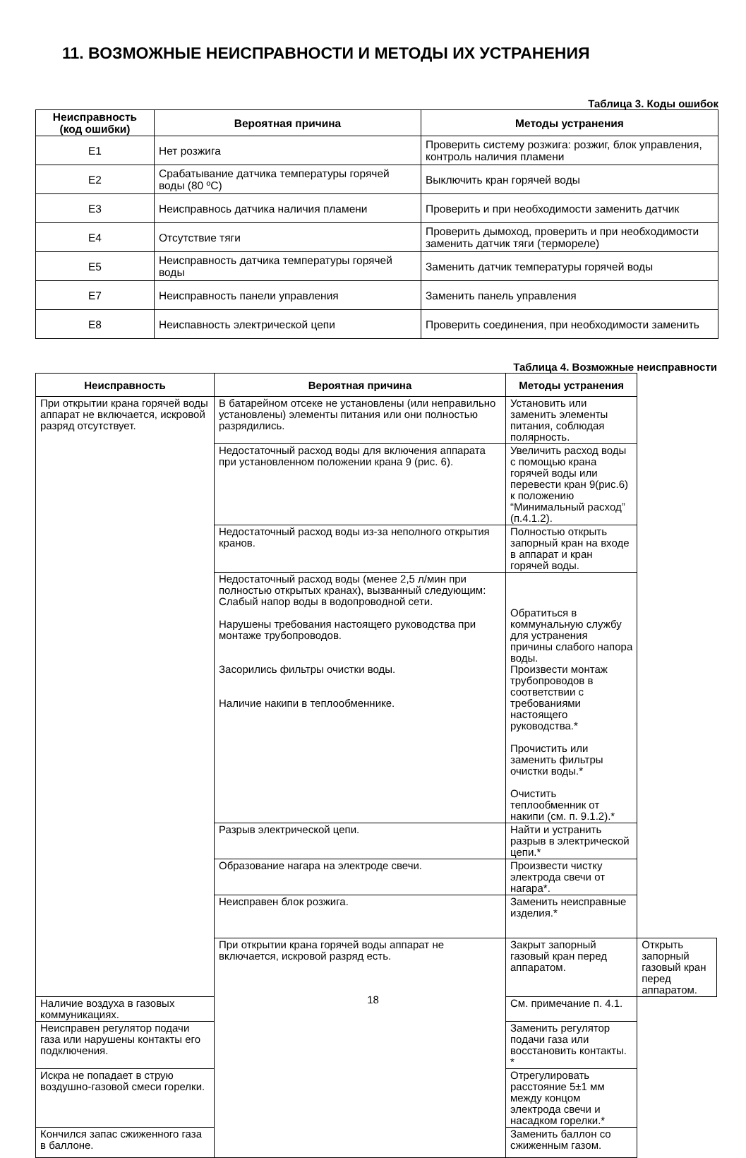11. ВОЗМОЖНЫЕ НЕИСПРАВНОСТИ И МЕТОДЫ ИХ УСТРАНЕНИЯ
Таблица 3. Коды ошибок
| Неисправность (код ошибки) | Вероятная причина | Методы устранения |
| --- | --- | --- |
| E1 | Нет розжига | Проверить систему розжига: розжиг, блок управления, контроль наличия пламени |
| E2 | Срабатывание датчика температуры горячей воды (80 ºС) | Выключить кран горячей воды |
| E3 | Неисправнось датчика наличия пламени | Проверить и при необходимости заменить датчик |
| E4 | Отсутствие тяги | Проверить дымоход, проверить и при необходимости заменить датчик тяги (термореле) |
| E5 | Неисправность датчика температуры горячей воды | Заменить датчик температуры горячей воды |
| E7 | Неисправность панели управления | Заменить панель управления |
| E8 | Неиспавность электрической цепи | Проверить соединения, при необходимости заменить |
Таблица 4. Возможные неисправности
| Неисправность | Вероятная причина | Методы устранения | |
| --- | --- | --- | --- |
| При открытии крана горячей воды аппарат не включается, искровой разряд отсутствует. | В батарейном отсеке не установлены (или неправильно установлены) элементы питания или они полностью разрядились. | Установить или заменить элементы питания, соблюдая полярность. | |
| | Недостаточный расход воды для включения аппарата при установленном положении крана 9 (рис. 6). | Увеличить расход воды с помощью крана горячей воды или перевести кран 9(рис.6) к положению “Минимальный расход” (п.4.1.2). | |
| | Недостаточный расход воды из-за неполного открытия кранов. | Полностью открыть запорный кран на входе в аппарат и кран горячей воды. | |
| | Недостаточный расход воды (менее 2,5 л/мин при полностью открытых кранах), вызванный следующим: Слабый напор воды в водопроводной сети. Нарушены требования настоящего руководства при монтаже трубопроводов. Засорились фильтры очистки воды. Наличие накипи в теплообменнике. | Обратиться в коммунальную службу для устранения причины слабого напора воды. Произвести монтаж трубопроводов в соответствии с требованиями настоящего руководства.* Прочистить или заменить фильтры очистки воды.* Очистить теплообменник от накипи (см. п. 9.1.2).* | |
| | Разрыв электрической цепи. | Найти и устранить разрыв в электрической цепи.* | |
| | Образование нагара на электроде свечи. | Произвести чистку электрода свечи от нагара*. | |
| | Неисправен блок розжига. | Заменить неисправные изделия.* | |
| | При открытии крана горячей воды аппарат не включается, искровой разряд есть. | Закрыт запорный газовый кран перед аппаратом. | Открыть запорный газовый кран перед аппаратом. |
| Наличие воздуха в газовых коммуникациях. | | См. примечание п. 4.1. | |
| Неисправен регулятор подачи газа или нарушены контакты его подключения. | | Заменить регулятор подачи газа или восстановить контакты. * | |
| Искра не попадает в струю воздушно-газовой смеси горелки. | | Отрегулировать расстояние 5±1 мм между концом электрода свечи и насадком горелки.* | |
| Кончился запас сжиженного газа в баллоне. | | Заменить баллон со сжиженным газом. | |
18